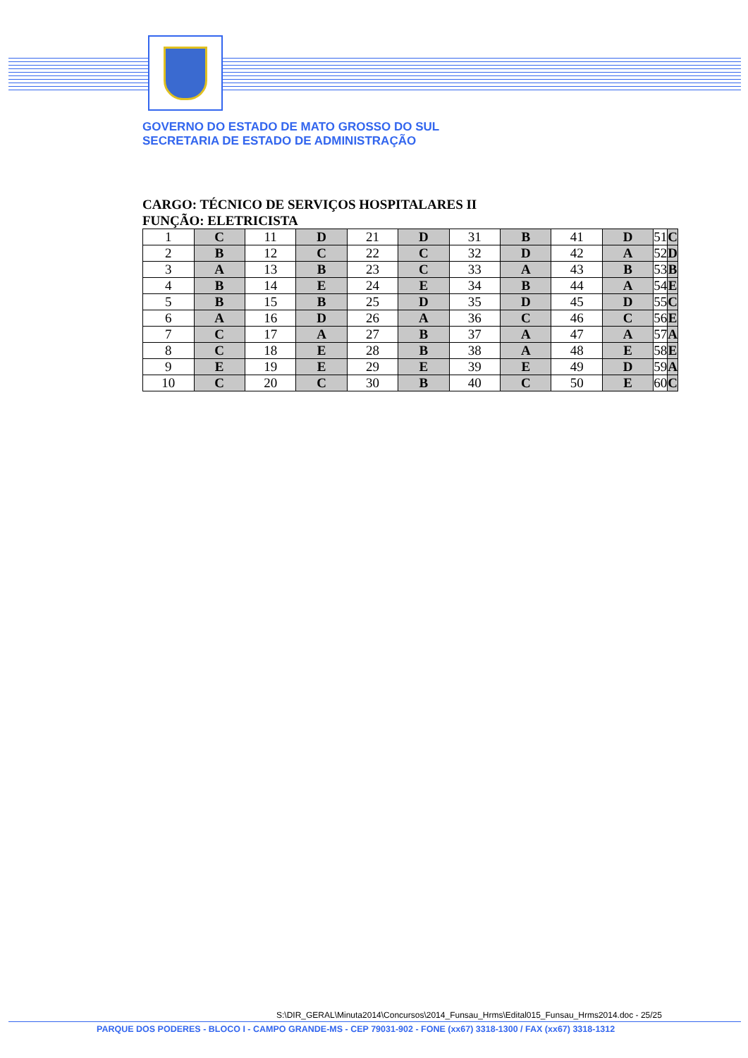GOVERNO DO ESTADO DE MATO GROSSO DO SUL
SECRETARIA DE ESTADO DE ADMINISTRAÇÃO
CARGO: TÉCNICO DE SERVIÇOS HOSPITALARES II
FUNÇÃO: ELETRICISTA
| 1 | C | 11 | D | 21 | D | 31 | B | 41 | D | 51 | C |
| 2 | B | 12 | C | 22 | C | 32 | D | 42 | A | 52 | D |
| 3 | A | 13 | B | 23 | C | 33 | A | 43 | B | 53 | B |
| 4 | B | 14 | E | 24 | E | 34 | B | 44 | A | 54 | E |
| 5 | B | 15 | B | 25 | D | 35 | D | 45 | D | 55 | C |
| 6 | A | 16 | D | 26 | A | 36 | C | 46 | C | 56 | E |
| 7 | C | 17 | A | 27 | B | 37 | A | 47 | A | 57 | A |
| 8 | C | 18 | E | 28 | B | 38 | A | 48 | E | 58 | E |
| 9 | E | 19 | E | 29 | E | 39 | E | 49 | D | 59 | A |
| 10 | C | 20 | C | 30 | B | 40 | C | 50 | E | 60 | C |
S:\DIR_GERAL\Minuta2014\Concursos\2014_Funsau_Hrms\Edital015_Funsau_Hrms2014.doc - 25/25
PARQUE DOS PODERES - BLOCO I - CAMPO GRANDE-MS - CEP 79031-902 - FONE (xx67) 3318-1300 / FAX (xx67) 3318-1312